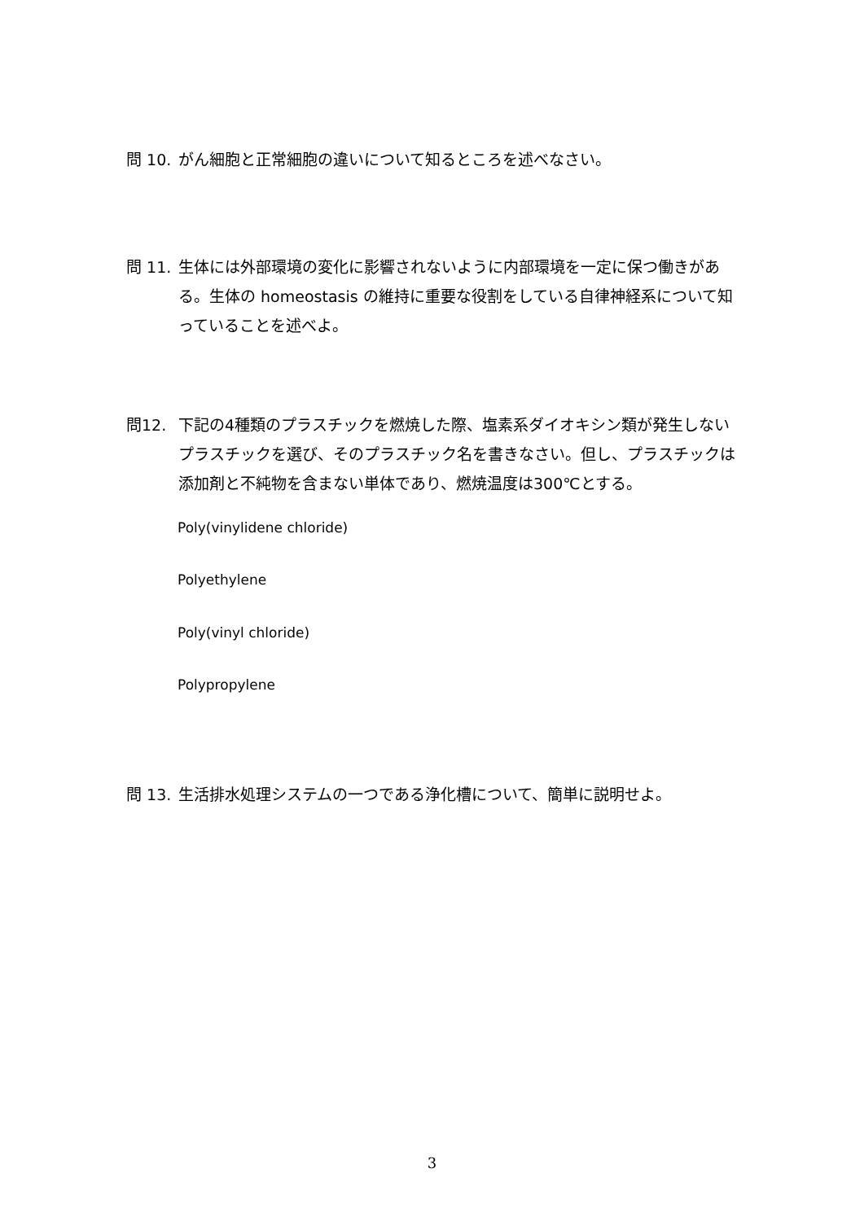問 10. がん細胞と正常細胞の違いについて知るところを述べなさい。
問 11. 生体には外部環境の変化に影響されないように内部環境を一定に保つ働きがある。生体の homeostasis の維持に重要な役割をしている自律神経系について知っていることを述べよ。
問12. 下記の4種類のプラスチックを燃焼した際、塩素系ダイオキシン類が発生しないプラスチックを選び、そのプラスチック名を書きなさい。但し、プラスチックは添加剤と不純物を含まない単体であり、燃焼温度は300℃とする。
Poly(vinylidene chloride)
Polyethylene
Poly(vinyl chloride)
Polypropylene
問 13. 生活排水処理システムの一つである浄化槽について、簡単に説明せよ。
3